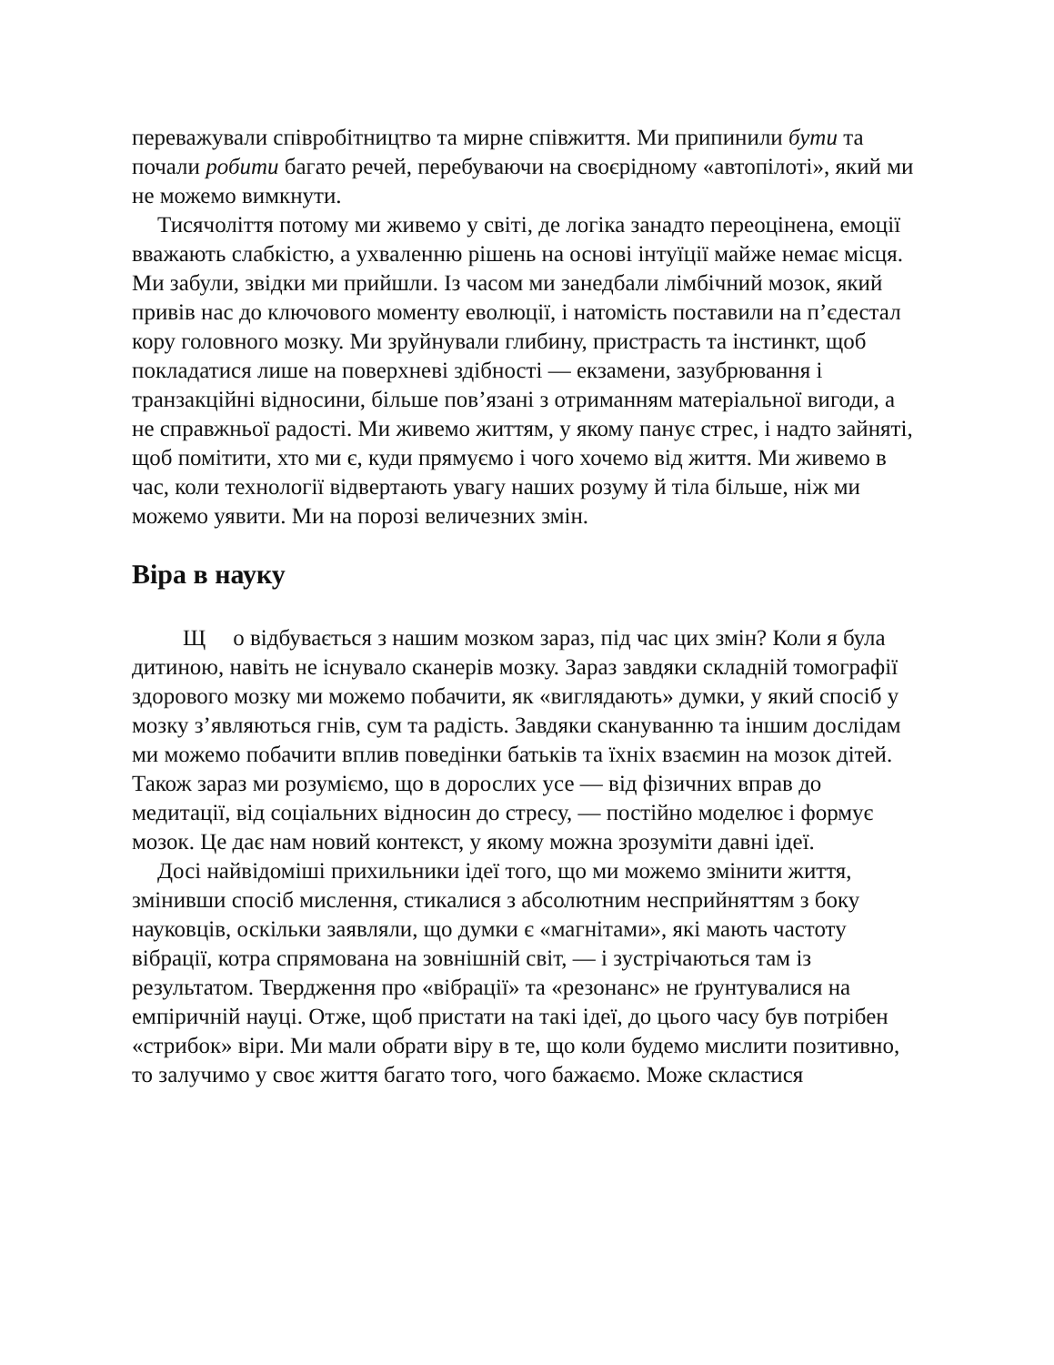переважували співробітництво та мирне співжиття. Ми припинили бути та почали робити багато речей, перебуваючи на своєрідному «автопілоті», який ми не можемо вимкнути.
Тисячоліття потому ми живемо у світі, де логіка занадто переоцінена, емоції вважають слабкістю, а ухваленню рішень на основі інтуїції майже немає місця. Ми забули, звідки ми прийшли. Із часом ми занедбали лімбічний мозок, який привів нас до ключового моменту еволюції, і натомість поставили на п’єдестал кору головного мозку. Ми зруйнували глибину, пристрасть та інстинкт, щоб покладатися лише на поверхневі здібності — екзамени, зазубрювання і транзакційні відносини, більше пов’язані з отриманням матеріальної вигоди, а не справжньої радості. Ми живемо життям, у якому панує стрес, і надто зайняті, щоб помітити, хто ми є, куди прямуємо і чого хочемо від життя. Ми живемо в час, коли технології відвертають увагу наших розуму й тіла більше, ніж ми можемо уявити. Ми на порозі величезних змін.
Віра в науку
Що відбувається з нашим мозком зараз, під час цих змін? Коли я була дитиною, навіть не існувало сканерів мозку. Зараз завдяки складній томографії здорового мозку ми можемо побачити, як «виглядають» думки, у який спосіб у мозку з’являються гнів, сум та радість. Завдяки скануванню та іншим дослідам ми можемо побачити вплив поведінки батьків та їхніх взаємин на мозок дітей. Також зараз ми розуміємо, що в дорослих усе — від фізичних вправ до медитації, від соціальних відносин до стресу, — постійно моделює і формує мозок. Це дає нам новий контекст, у якому можна зрозуміти давні ідеї.
Досі найвідоміші прихильники ідеї того, що ми можемо змінити життя, змінивши спосіб мислення, стикалися з абсолютним несприйняттям з боку науковців, оскільки заявляли, що думки є «магнітами», які мають частоту вібрації, котра спрямована на зовнішній світ, — і зустрічаються там із результатом. Твердження про «вібрації» та «резонанс» не ґрунтувалися на емпіричній науці. Отже, щоб пристати на такі ідеї, до цього часу був потрібен «стрибок» віри. Ми мали обрати віру в те, що коли будемо мислити позитивно, то залучимо у своє життя багато того, чого бажаємо. Може скластися